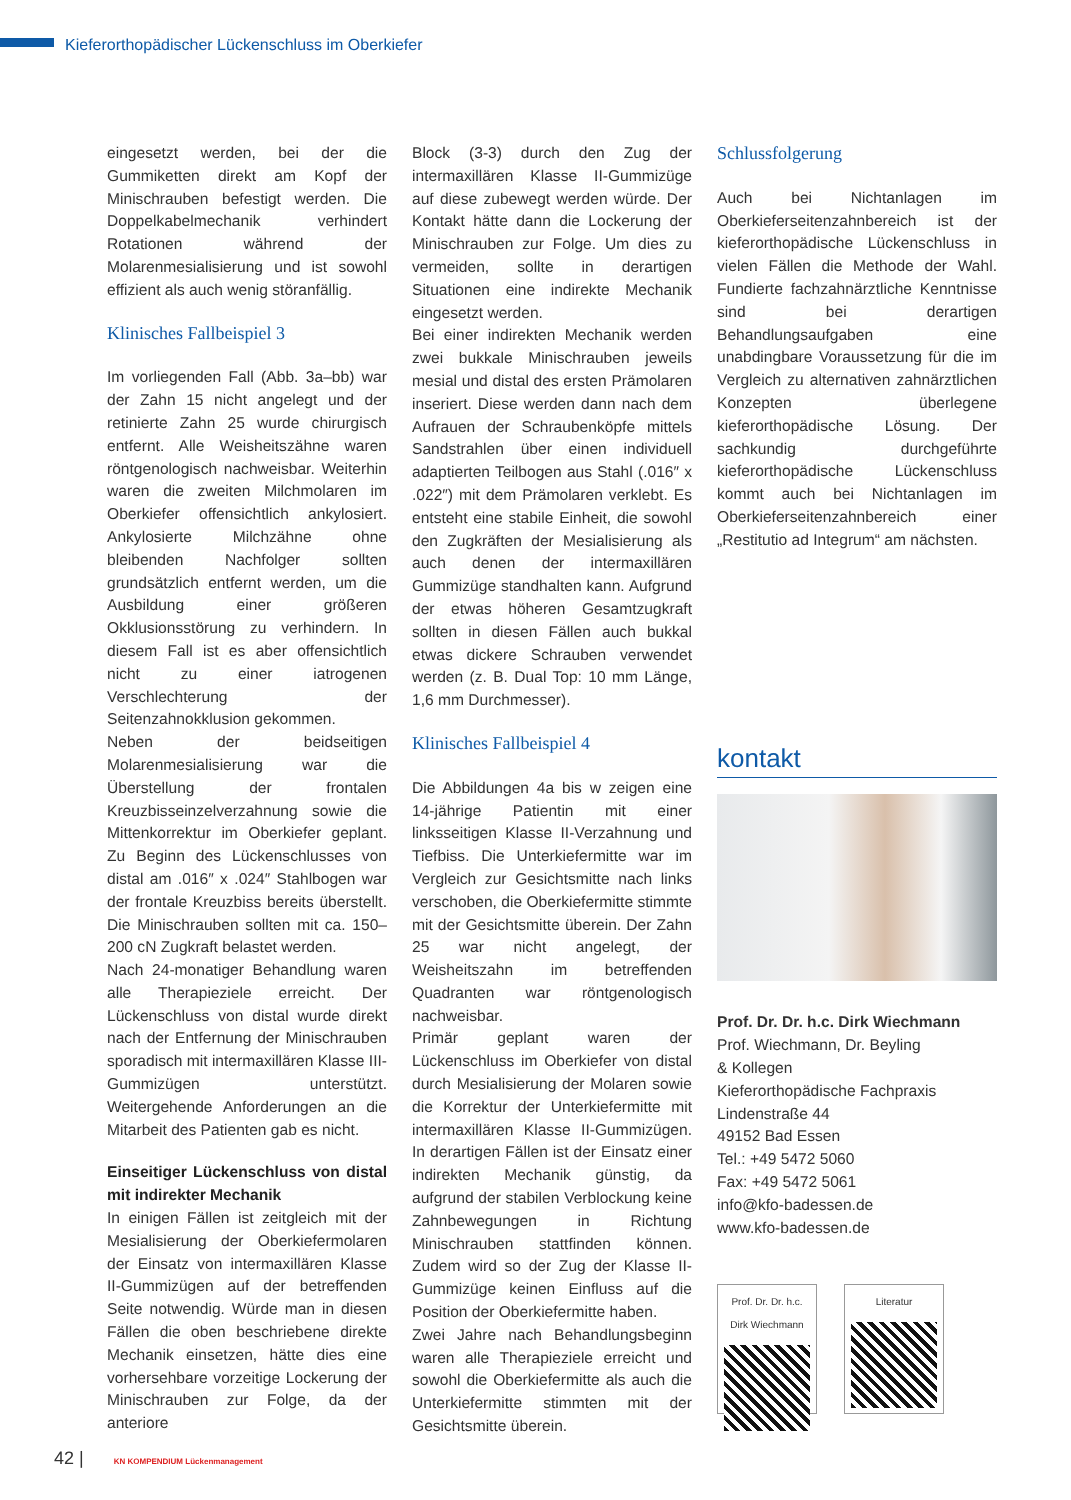Kieferorthopädischer Lückenschluss im Oberkiefer
eingesetzt werden, bei der die Gummiketten direkt am Kopf der Minischrauben befestigt werden. Die Doppelkabelmechanik verhindert Rotationen während der Molarenmesialisierung und ist sowohl effizient als auch wenig störanfällig.
Klinisches Fallbeispiel 3
Im vorliegenden Fall (Abb. 3a–bb) war der Zahn 15 nicht angelegt und der retinierte Zahn 25 wurde chirurgisch entfernt. Alle Weisheitszähne waren röntgenologisch nachweisbar. Weiterhin waren die zweiten Milchmolaren im Oberkiefer offensichtlich ankylosiert. Ankylosierte Milchzähne ohne bleibenden Nachfolger sollten grundsätzlich entfernt werden, um die Ausbildung einer größeren Okklusionsstörung zu verhindern. In diesem Fall ist es aber offensichtlich nicht zu einer iatrogenen Verschlechterung der Seitenzahnokklusion gekommen.
Neben der beidseitigen Molarenmesialisierung war die Überstellung der frontalen Kreuzbisseinzelverzahnung sowie die Mittenkorrektur im Oberkiefer geplant. Zu Beginn des Lückenschlusses von distal am .016″ x .024″ Stahlbogen war der frontale Kreuzbiss bereits überstellt. Die Minischrauben sollten mit ca. 150–200 cN Zugkraft belastet werden.
Nach 24-monatiger Behandlung waren alle Therapieziele erreicht. Der Lückenschluss von distal wurde direkt nach der Entfernung der Minischrauben sporadisch mit intermaxillären Klasse III-Gummizügen unterstützt. Weitergehende Anforderungen an die Mitarbeit des Patienten gab es nicht.
Einseitiger Lückenschluss von distal mit indirekter Mechanik
In einigen Fällen ist zeitgleich mit der Mesialisierung der Oberkiefermolaren der Einsatz von intermaxillären Klasse II-Gummizügen auf der betreffenden Seite notwendig. Würde man in diesen Fällen die oben beschriebene direkte Mechanik einsetzen, hätte dies eine vorhersehbare vorzeitige Lockerung der Minischrauben zur Folge, da der anteriore
Block (3-3) durch den Zug der intermaxillären Klasse II-Gummizüge auf diese zubewegt werden würde. Der Kontakt hätte dann die Lockerung der Minischrauben zur Folge. Um dies zu vermeiden, sollte in derartigen Situationen eine indirekte Mechanik eingesetzt werden.
Bei einer indirekten Mechanik werden zwei bukkale Minischrauben jeweils mesial und distal des ersten Prämolaren inseriert. Diese werden dann nach dem Aufrauen der Schraubenköpfe mittels Sandstrahlen über einen individuell adaptierten Teilbogen aus Stahl (.016″ x .022″) mit dem Prämolaren verklebt. Es entsteht eine stabile Einheit, die sowohl den Zugkräften der Mesialisierung als auch denen der intermaxillären Gummizüge standhalten kann. Aufgrund der etwas höheren Gesamtzugkraft sollten in diesen Fällen auch bukkal etwas dickere Schrauben verwendet werden (z. B. Dual Top: 10 mm Länge, 1,6 mm Durchmesser).
Klinisches Fallbeispiel 4
Die Abbildungen 4a bis w zeigen eine 14-jährige Patientin mit einer linksseitigen Klasse II-Verzahnung und Tiefbiss. Die Unterkiefermitte war im Vergleich zur Gesichtsmitte nach links verschoben, die Oberkiefermitte stimmte mit der Gesichtsmitte überein. Der Zahn 25 war nicht angelegt, der Weisheitszahn im betreffenden Quadranten war röntgenologisch nachweisbar.
Primär geplant waren der Lückenschluss im Oberkiefer von distal durch Mesialisierung der Molaren sowie die Korrektur der Unterkiefermitte mit intermaxillären Klasse II-Gummizügen. In derartigen Fällen ist der Einsatz einer indirekten Mechanik günstig, da aufgrund der stabilen Verblockung keine Zahnbewegungen in Richtung Minischrauben stattfinden können. Zudem wird so der Zug der Klasse II-Gummizüge keinen Einfluss auf die Position der Oberkiefermitte haben.
Zwei Jahre nach Behandlungsbeginn waren alle Therapieziele erreicht und sowohl die Oberkiefermitte als auch die Unterkiefermitte stimmten mit der Gesichtsmitte überein.
Schlussfolgerung
Auch bei Nichtanlagen im Oberkieferseitenzahnbereich ist der kieferorthopädische Lückenschluss in vielen Fällen die Methode der Wahl. Fundierte fachzahnärztliche Kenntnisse sind bei derartigen Behandlungsaufgaben eine unabdingbare Voraussetzung für die im Vergleich zu alternativen zahnärztlichen Konzepten überlegene kieferorthopädische Lösung. Der sachkundig durchgeführte kieferorthopädische Lückenschluss kommt auch bei Nichtanlagen im Oberkieferseitenzahnbereich einer „Restitutio ad Integrum“ am nächsten.
kontakt
Prof. Dr. Dr. h.c. Dirk Wiechmann
Prof. Wiechmann, Dr. Beyling
& Kollegen
Kieferorthopädische Fachpraxis
Lindenstraße 44
49152 Bad Essen
Tel.: +49 5472 5060
Fax: +49 5472 5061
info@kfo-badessen.de
www.kfo-badessen.de
Prof. Dr. Dr. h.c.
Dirk Wiechmann
Literatur
42 | KN KOMPENDIUM Lückenmanagement